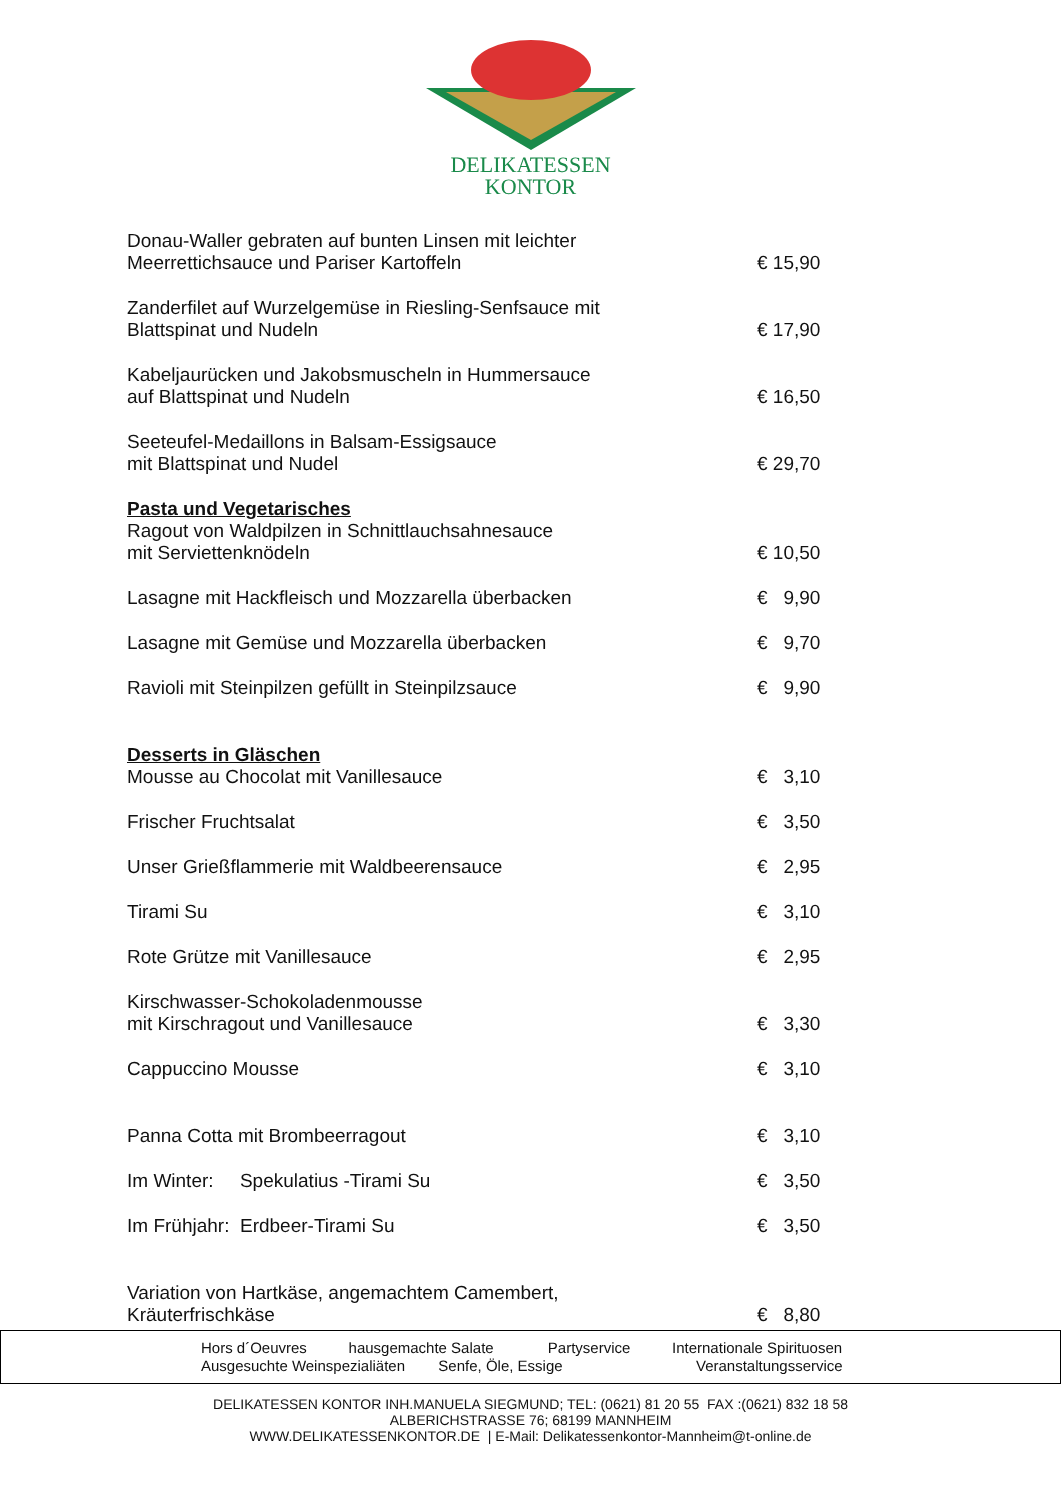DELIKATESSEN
KONTOR
Donau-Waller gebraten auf bunten Linsen mit leichter
Meerrettichsauce und Pariser Kartoffeln
€ 15,90
Zanderfilet auf Wurzelgemüse in Riesling-Senfsauce mit
Blattspinat und Nudeln
€ 17,90
Kabeljaurücken und Jakobsmuscheln in Hummersauce
auf Blattspinat und Nudeln
€ 16,50
Seeteufel-Medaillons in Balsam-Essigsauce
mit Blattspinat und Nudel
€ 29,70
Pasta und Vegetarisches
Ragout von Waldpilzen in Schnittlauchsahnesauce
mit Serviettenknödeln
€ 10,50
Lasagne mit Hackfleisch und Mozzarella überbacken
€ 9,90
Lasagne mit Gemüse und Mozzarella überbacken
€ 9,70
Ravioli mit Steinpilzen gefüllt in Steinpilzsauce
€ 9,90
Desserts in Gläschen
Mousse au Chocolat mit Vanillesauce
€ 3,10
Frischer Fruchtsalat
€ 3,50
Unser Grießflammerie mit Waldbeerensauce
€ 2,95
Tirami Su
€ 3,10
Rote Grütze mit Vanillesauce
€ 2,95
Kirschwasser-Schokoladenmousse
mit Kirschragout und Vanillesauce
€ 3,30
Cappuccino Mousse
€ 3,10
Panna Cotta mit Brombeerragout
€ 3,10
Im Winter: Spekulatius -Tirami Su
€ 3,50
Im Frühjahr: Erdbeer-Tirami Su
€ 3,50
Variation von Hartkäse, angemachtem Camembert,
Kräuterfrischkäse
€ 8,80
Hors d´Oeuvres hausgemachte Salate Partyservice Internationale Spirituosen
Ausgesuchte Weinspezialiäten Senfe, Öle, Essige Veranstaltungsservice
DELIKATESSEN KONTOR INH.MANUELA SIEGMUND; TEL: (0621) 81 20 55 FAX :(0621) 832 18 58
ALBERICHSTRASSE 76; 68199 MANNHEIM
WWW.DELIKATESSENKONTOR.DE | E-Mail: Delikatessenkontor-Mannheim@t-online.de